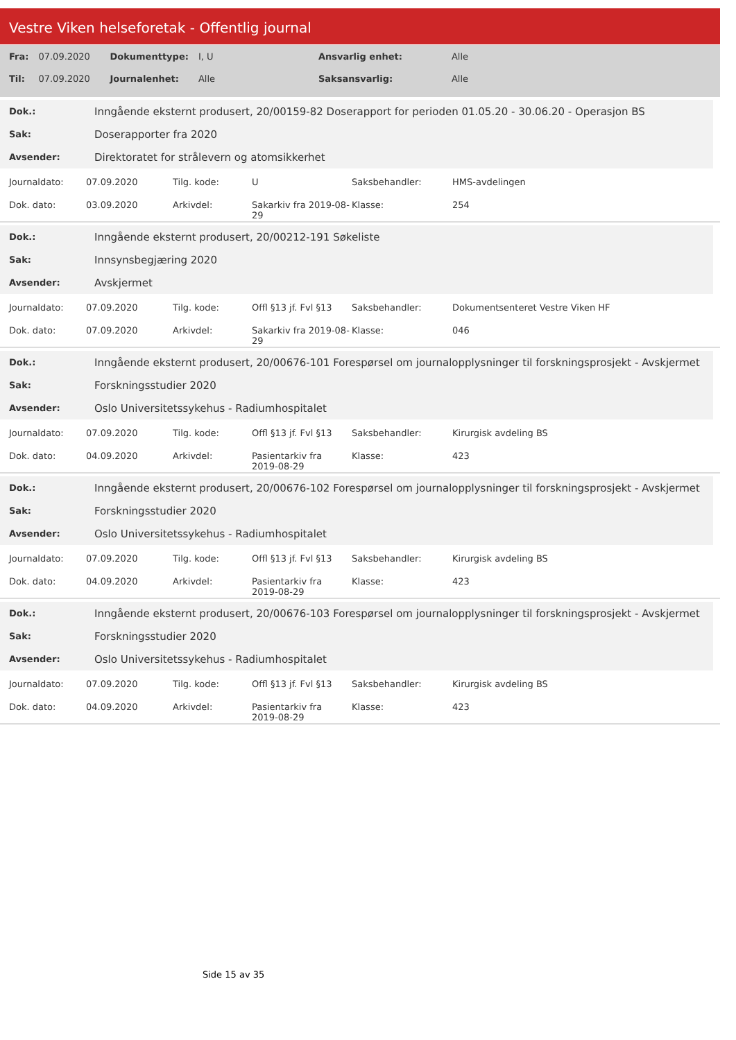Vestre Viken helseforetak - Offentlig journal
| Fra: | 07.09.2020 | Dokumenttype: | I, U | Ansvarlig enhet: | Alle |
| Til: | 07.09.2020 | Journalenhet: | Alle | Saksansvarlig: | Alle |
| Dok.: | Inngående eksternt produsert, 20/00159-82 Doserapport for perioden 01.05.20 - 30.06.20 - Operasjon BS |
| Sak: | Doserapporter fra 2020 |
| Avsender: | Direktoratet for strålevern og atomsikkerhet |
| Journaldato: | 07.09.2020 | Tilg. kode: | U | Saksbehandler: | HMS-avdelingen |
| Dok. dato: | 03.09.2020 | Arkivdel: | Sakarkiv fra 2019-08-29 | Klasse: | 254 |
| Dok.: | Inngående eksternt produsert, 20/00212-191 Søkeliste |
| Sak: | Innsynsbegjæring 2020 |
| Avsender: | Avskjermet |
| Journaldato: | 07.09.2020 | Tilg. kode: | Offl §13 jf. Fvl §13 | Saksbehandler: | Dokumentsenteret Vestre Viken HF |
| Dok. dato: | 07.09.2020 | Arkivdel: | Sakarkiv fra 2019-08-29 | Klasse: | 046 |
| Dok.: | Inngående eksternt produsert, 20/00676-101 Forespørsel om journalopplysninger til forskningsprosjekt - Avskjermet |
| Sak: | Forskningsstudier 2020 |
| Avsender: | Oslo Universitetssykehus - Radiumhospitalet |
| Journaldato: | 07.09.2020 | Tilg. kode: | Offl §13 jf. Fvl §13 | Saksbehandler: | Kirurgisk avdeling BS |
| Dok. dato: | 04.09.2020 | Arkivdel: | Pasientarkiv fra 2019-08-29 | Klasse: | 423 |
| Dok.: | Inngående eksternt produsert, 20/00676-102 Forespørsel om journalopplysninger til forskningsprosjekt - Avskjermet |
| Sak: | Forskningsstudier 2020 |
| Avsender: | Oslo Universitetssykehus - Radiumhospitalet |
| Journaldato: | 07.09.2020 | Tilg. kode: | Offl §13 jf. Fvl §13 | Saksbehandler: | Kirurgisk avdeling BS |
| Dok. dato: | 04.09.2020 | Arkivdel: | Pasientarkiv fra 2019-08-29 | Klasse: | 423 |
| Dok.: | Inngående eksternt produsert, 20/00676-103 Forespørsel om journalopplysninger til forskningsprosjekt - Avskjermet |
| Sak: | Forskningsstudier 2020 |
| Avsender: | Oslo Universitetssykehus - Radiumhospitalet |
| Journaldato: | 07.09.2020 | Tilg. kode: | Offl §13 jf. Fvl §13 | Saksbehandler: | Kirurgisk avdeling BS |
| Dok. dato: | 04.09.2020 | Arkivdel: | Pasientarkiv fra 2019-08-29 | Klasse: | 423 |
Side 15 av 35